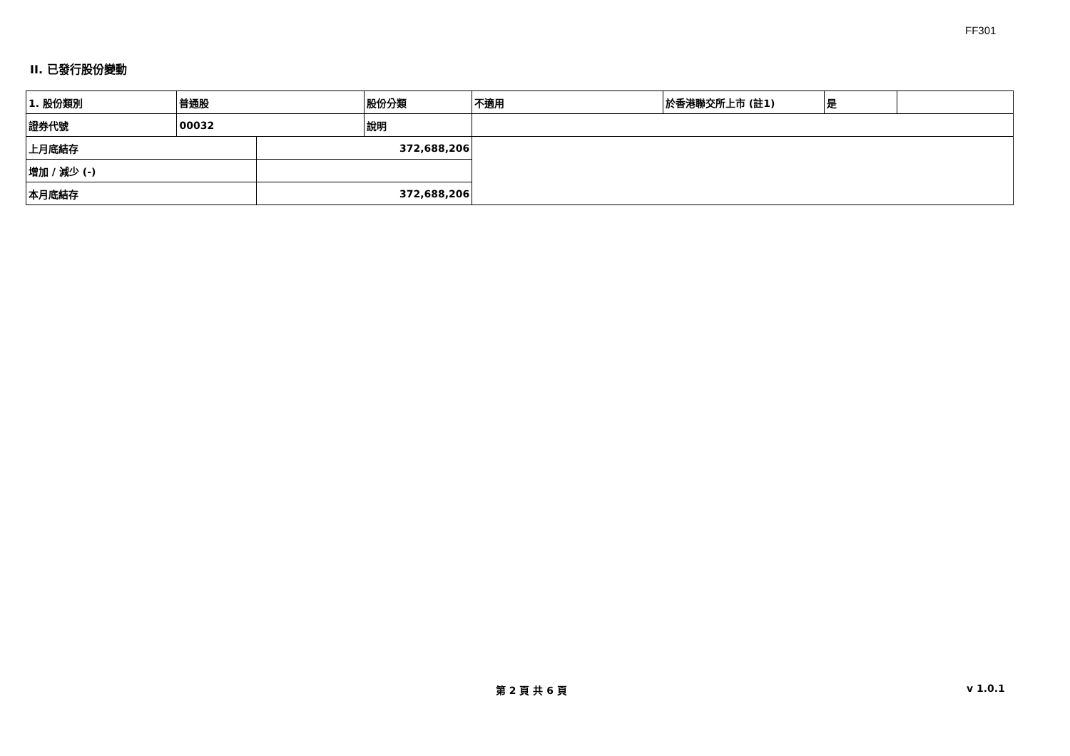FF301
II. 已發行股份變動
| 1. 股份類別 | 普通股 | | 股份分類 | 不適用 | 於香港聯交所上市 (註1) | 是 | |
| 證券代號 | 00032 | | 說明 | | | | |
| 上月底結存 | | 372,688,206 | | | | | |
| 增加 / 減少 (-) | | | | | | | |
| 本月底結存 | | 372,688,206 | | | | | |
第 2 頁 共 6 頁 v 1.0.1